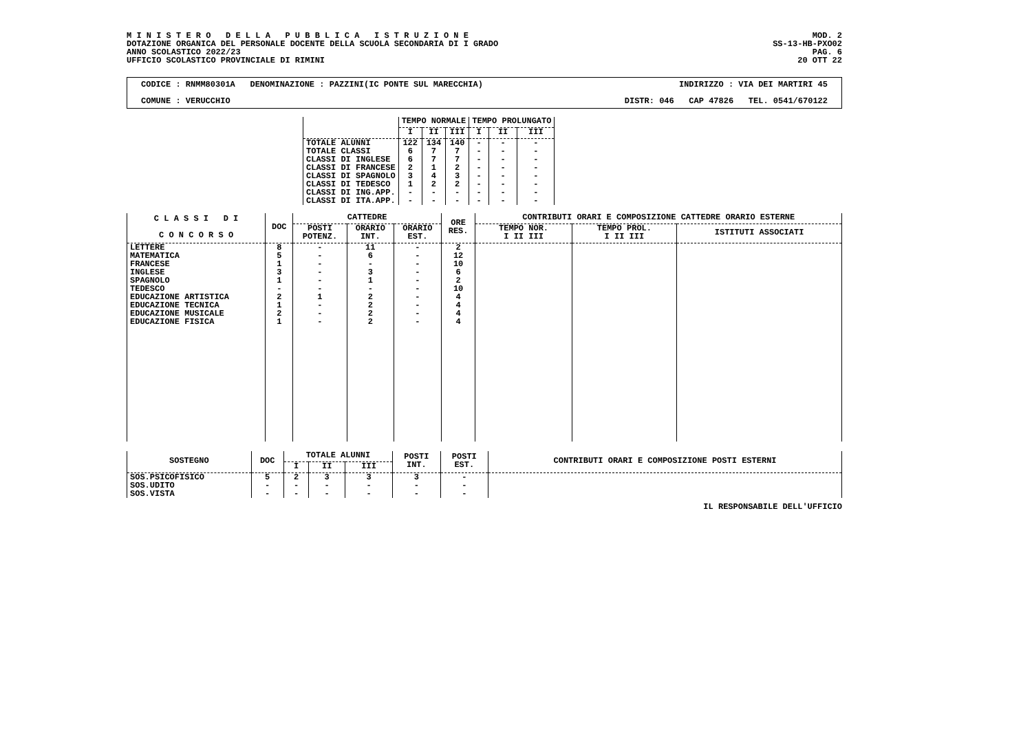M I N I S T E R O D E L L A P U B B L I C A I S T R U Z I O N E
DOTAZIONE ORGANICA DEL PERSONALE DOCENTE DELLA SCUOLA SECONDARIA DI I GRADO
ANNO SCOLASTICO 2022/23
UFFICIO SCOLASTICO PROVINCIALE DI RIMINI
MOD. 2
SS-13-HB-PXO02
PAG. 6
20 OTT 22
CODICE : RNMM80301A DENOMINAZIONE : PAZZINI(IC PONTE SUL MARECCHIA) INDIRIZZO : VIA DEI MARTIRI 45
COMUNE : VERUCCHIO DISTR: 046 CAP 47826 TEL. 0541/670122
| | TEMPO NORMALE | | | TEMPO PROLUNGATO | | |
| --- | --- | --- | --- | --- | --- | --- |
| | I | II | III | I | II | III |
| TOTALE ALUNNI | 122 | 134 | 140 | - | - | - |
| TOTALE CLASSI | 6 | 7 | 7 | - | - | - |
| CLASSI DI INGLESE | 6 | 7 | 7 | - | - | - |
| CLASSI DI FRANCESE | 2 | 1 | 2 | - | - | - |
| CLASSI DI SPAGNOLO | 3 | 4 | 3 | - | - | - |
| CLASSI DI TEDESCO | 1 | 2 | 2 | - | - | - |
| CLASSI DI ING.APP. | - | - | - | - | - | - |
| CLASSI DI ITA.APP. | - | - | - | - | - | - |
| C L A S S I D I C O N C O R S O | DOC | CATTEDRE | | | ORE RES. | CONTRIBUTI ORARI E COMPOSIZIONE CATTEDRE ORARIO ESTERNE | | |
| --- | --- | --- | --- | --- | --- | --- | --- | --- |
| | | POSTI POTENZ. | ORARIO INT. | ORARIO EST. | | TEMPO NOR. I II III | TEMPO PROL. I II III | ISTITUTI ASSOCIATI |
| LETTERE | 8 | - | 11 | - | 2 | | | |
| MATEMATICA | 5 | - | 6 | - | 12 | | | |
| FRANCESE | 1 | - | - | - | 10 | | | |
| INGLESE | 3 | - | 3 | - | 6 | | | |
| SPAGNOLO | 1 | - | 1 | - | 2 | | | |
| TEDESCO | - | - | - | - | 10 | | | |
| EDUCAZIONE ARTISTICA | 2 | 1 | 2 | - | 4 | | | |
| EDUCAZIONE TECNICA | 1 | - | 2 | - | 4 | | | |
| EDUCAZIONE MUSICALE | 2 | - | 2 | - | 4 | | | |
| EDUCAZIONE FISICA | 1 | - | 2 | - | 4 | | | |
| SOSTEGNO | DOC | TOTALE ALUNNI | | | POSTI INT. | POSTI EST. | CONTRIBUTI ORARI E COMPOSIZIONE POSTI ESTERNI |
| --- | --- | --- | --- | --- | --- | --- | --- |
| | | I | II | III | | | |
| SOS.PSICOFISICO | 5 | 2 | 3 | 3 | 3 | - | |
| SOS.UDITO | - | - | - | - | - | - | |
| SOS.VISTA | - | - | - | - | - | - | |
IL RESPONSABILE DELL'UFFICIO